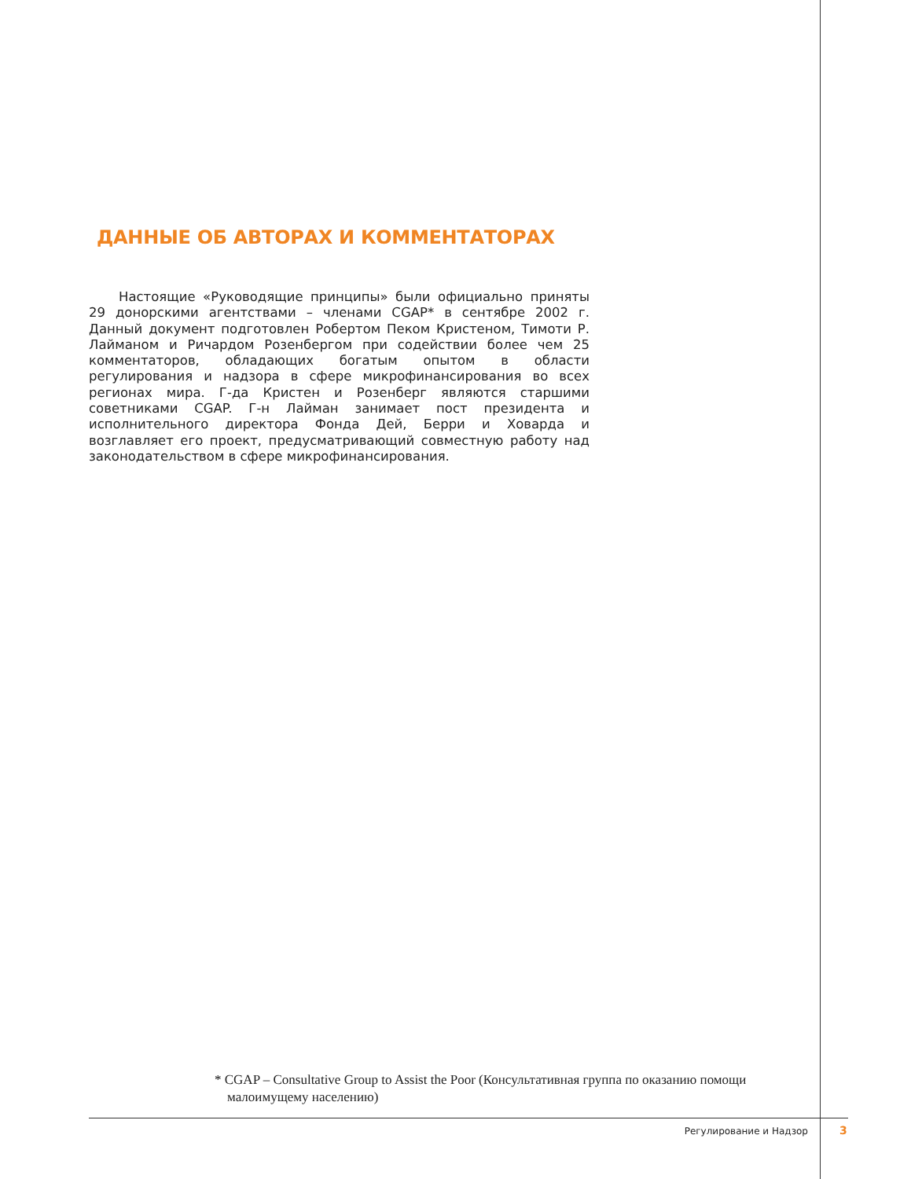ДАННЫЕ ОБ АВТОРАХ И КОММЕНТАТОРАХ
Настоящие «Руководящие принципы» были официально приняты 29 донорскими агентствами – членами CGAP* в сентябре 2002 г. Данный документ подготовлен Робертом Пеком Кристеном, Тимоти Р. Лайманом и Ричардом Розенбергом при содействии более чем 25 комментаторов, обладающих богатым опытом в области регулирования и надзора в сфере микрофинансирования во всех регионах мира. Г-да Кристен и Розенберг являются старшими советниками CGAP. Г-н Лайман занимает пост президента и исполнительного директора Фонда Дей, Берри и Ховарда и возглавляет его проект, предусматривающий совместную работу над законодательством в сфере микрофинансирования.
* CGAP – Consultative Group to Assist the Poor (Консультативная группа по оказанию помощи малоимущему населению)
Регулирование и Надзор 3